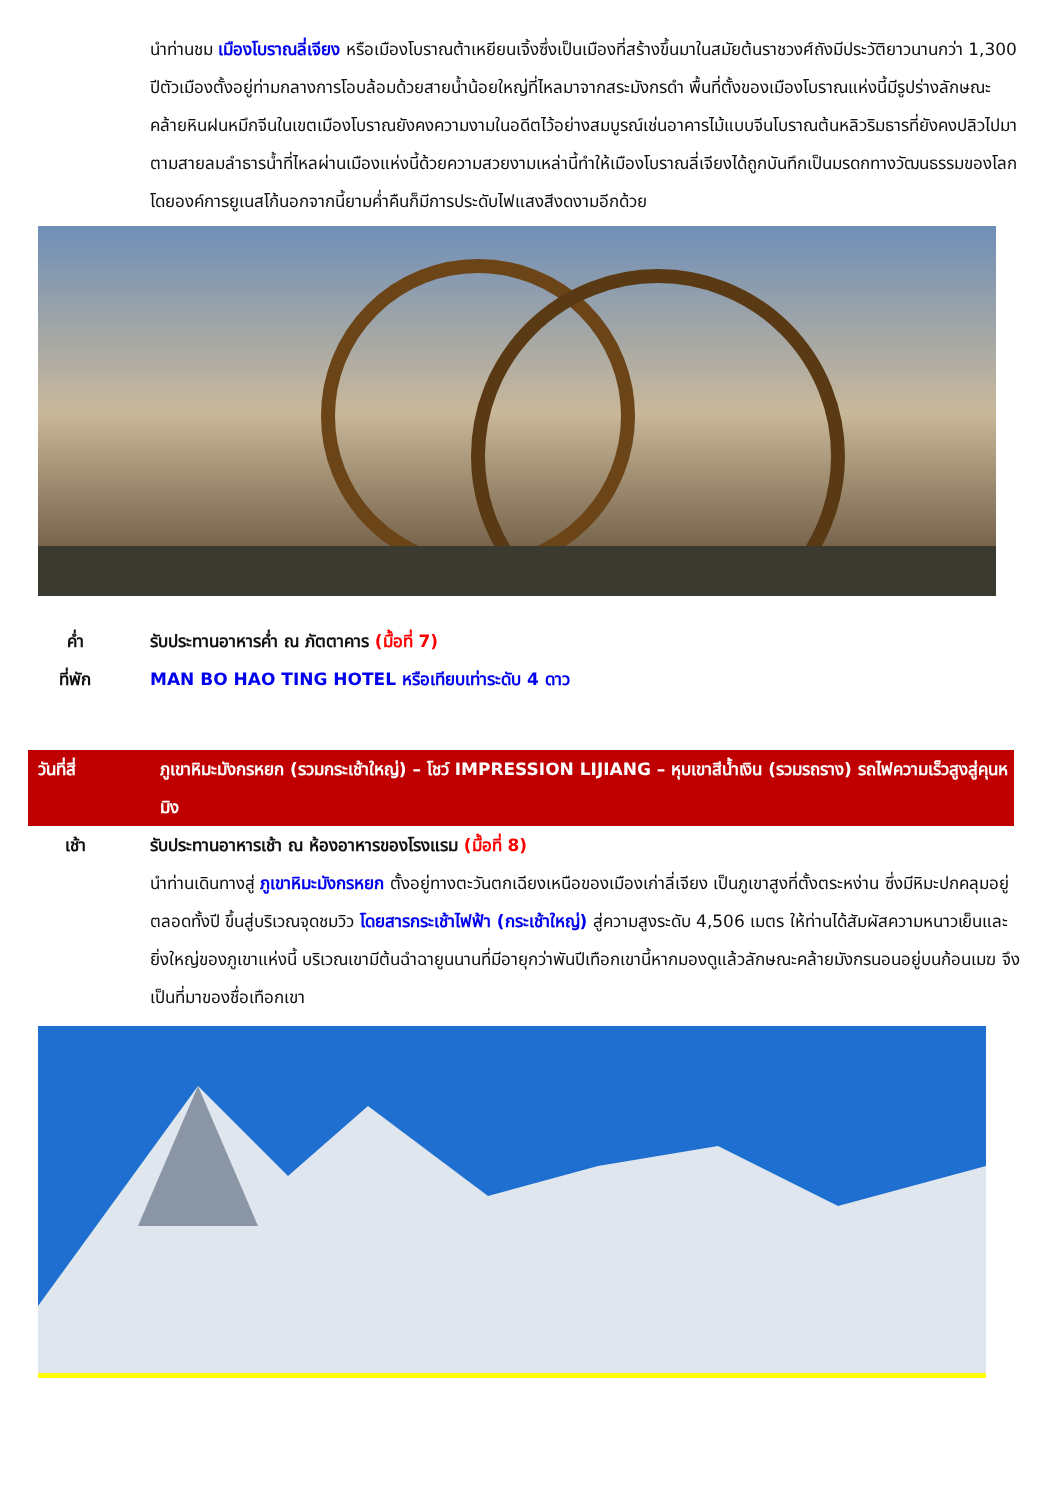นำท่านชม เมืองโบราณลี่เจียง หรือเมืองโบราณต้าเหยียนเจิ้งซึ่งเป็นเมืองที่สร้างขึ้นมาในสมัยต้นราชวงศ์ถังมีประวัติยาวนานกว่า 1,300 ปีตัวเมืองตั้งอยู่ท่ามกลางการโอบล้อมด้วยสายน้ำน้อยใหญ่ที่ไหลมาจากสระมังกรดำ พื้นที่ตั้งของเมืองโบราณแห่งนี้มีรูปร่างลักษณะคล้ายหินฝนหมึกจีนในเขตเมืองโบราณยังคงความงามในอดีตไว้อย่างสมบูรณ์เช่นอาคารไม้แบบจีนโบราณต้นหลิวริมธารที่ยังคงปลิวไปมาตามสายลมลำธารน้ำที่ไหลผ่านเมืองแห่งนี้ด้วยความสวยงามเหล่านี้ทำให้เมืองโบราณลี่เจียงได้ถูกบันทึกเป็นมรดกทางวัฒนธรรมของโลกโดยองค์การยูเนสโก้นอกจากนี้ยามค่ำคืนก็มีการประดับไฟแสงสีงดงามอีกด้วย
ค่ำ รับประทานอาหารค่ำ ณ ภัตตาคาร (มื้อที่ 7)
ที่พัก MAN BO HAO TING HOTEL หรือเทียบเท่าระดับ 4 ดาว
วันที่สี่ ภูเขาหิมะมังกรหยก (รวมกระเช้าใหญ่) – โชว์ IMPRESSION LIJIANG – หุบเขาสีน้ำเงิน (รวมรถราง) รถไฟความเร็วสูงสู่คุนหมิง
เช้า รับประทานอาหารเช้า ณ ห้องอาหารของโรงแรม (มื้อที่ 8)
นำท่านเดินทางสู่ ภูเขาหิมะมังกรหยก ตั้งอยู่ทางตะวันตกเฉียงเหนือของเมืองเก่าลี่เจียง เป็นภูเขาสูงที่ตั้งตระหง่าน ซึ่งมีหิมะปกคลุมอยู่ตลอดทั้งปี ขึ้นสู่บริเวณจุดชมวิว โดยสารกระเช้าไฟฟ้า (กระเช้าใหญ่) สู่ความสูงระดับ 4,506 เมตร ให้ท่านได้สัมผัสความหนาวเย็นและยิ่งใหญ่ของภูเขาแห่งนี้ บริเวณเขามีต้นฉำฉายูนนานที่มีอายุกว่าพันปีเทือกเขานี้หากมองดูแล้วลักษณะคล้ายมังกรนอนอยู่บนก้อนเมฆ จึงเป็นที่มาของชื่อเทือกเขา